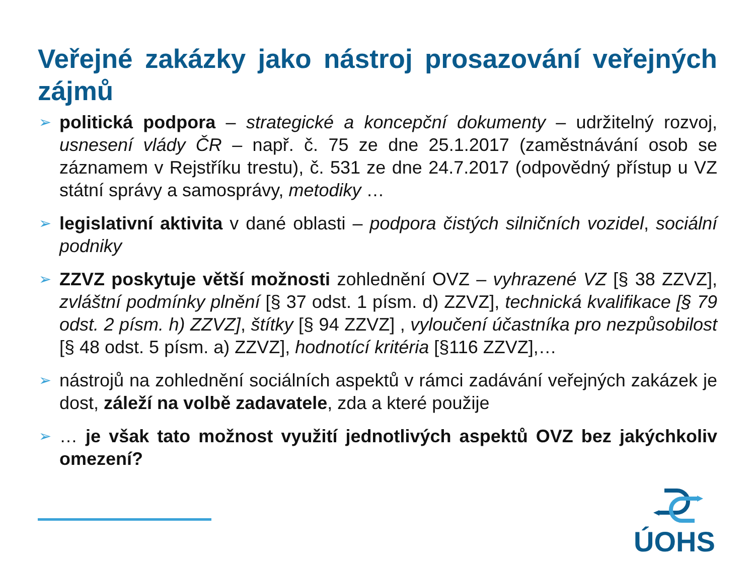Veřejné zakázky jako nástroj prosazování veřejných zájmů
➢ politická podpora – strategické a koncepční dokumenty – udržitelný rozvoj, usnesení vlády ČR – např. č. 75 ze dne 25.1.2017 (zaměstnávání osob se záznamem v Rejstříku trestu), č. 531 ze dne 24.7.2017 (odpovědný přístup u VZ státní správy a samosprávy, metodiky …
➢ legislativní aktivita v dané oblasti – podpora čistých silničních vozidel, sociální podniky
➢ ZZVZ poskytuje větší možnosti zohlednění OVZ – vyhrazené VZ [§ 38 ZZVZ], zvláštní podmínky plnění [§ 37 odst. 1 písm. d) ZZVZ], technická kvalifikace [§ 79 odst. 2 písm. h) ZZVZ], štítky [§ 94 ZZVZ] , vyloučení účastníka pro nezpůsobilost [§ 48 odst. 5 písm. a) ZZVZ], hodnotící kritéria [§116 ZZVZ],…
➢ nástrojů na zohlednění sociálních aspektů v rámci zadávání veřejných zakázek je dost, záleží na volbě zadavatele, zda a které použije
➢ … je však tato možnost využití jednotlivých aspektů OVZ bez jakýchkoliv omezení?
ÚOHS